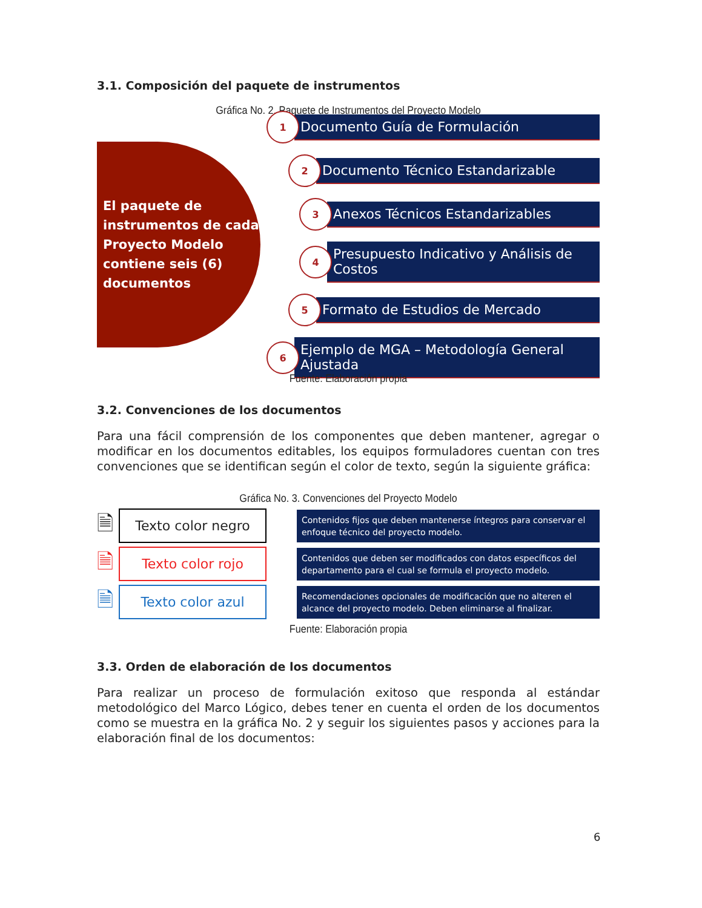3.1. Composición del paquete de instrumentos
Gráfica No. 2. Paquete de Instrumentos del Proyecto Modelo
El paquete de instrumentos de cada Proyecto Modelo contiene seis (6) documentos
1
Documento Guía de Formulación
2
Documento Técnico Estandarizable
3
Anexos Técnicos Estandarizables
4
Presupuesto Indicativo y Análisis de Costos
5
Formato de Estudios de Mercado
6
Ejemplo de MGA – Metodología General Ajustada
Fuente: Elaboración propia
3.2. Convenciones de los documentos
Para una fácil comprensión de los componentes que deben mantener, agregar o modificar en los documentos editables, los equipos formuladores cuentan con tres convenciones que se identifican según el color de texto, según la siguiente gráfica:
Gráfica No. 3. Convenciones del Proyecto Modelo
🗎
Texto color negro
Contenidos fijos que deben mantenerse íntegros para conservar el enfoque técnico del proyecto modelo.
🗎
Texto color rojo
Contenidos que deben ser modificados con datos específicos del departamento para el cual se formula el proyecto modelo.
🗎
Texto color azul
Recomendaciones opcionales de modificación que no alteren el alcance del proyecto modelo. Deben eliminarse al finalizar.
Fuente: Elaboración propia
3.3. Orden de elaboración de los documentos
Para realizar un proceso de formulación exitoso que responda al estándar metodológico del Marco Lógico, debes tener en cuenta el orden de los documentos como se muestra en la gráfica No. 2 y seguir los siguientes pasos y acciones para la elaboración final de los documentos:
6